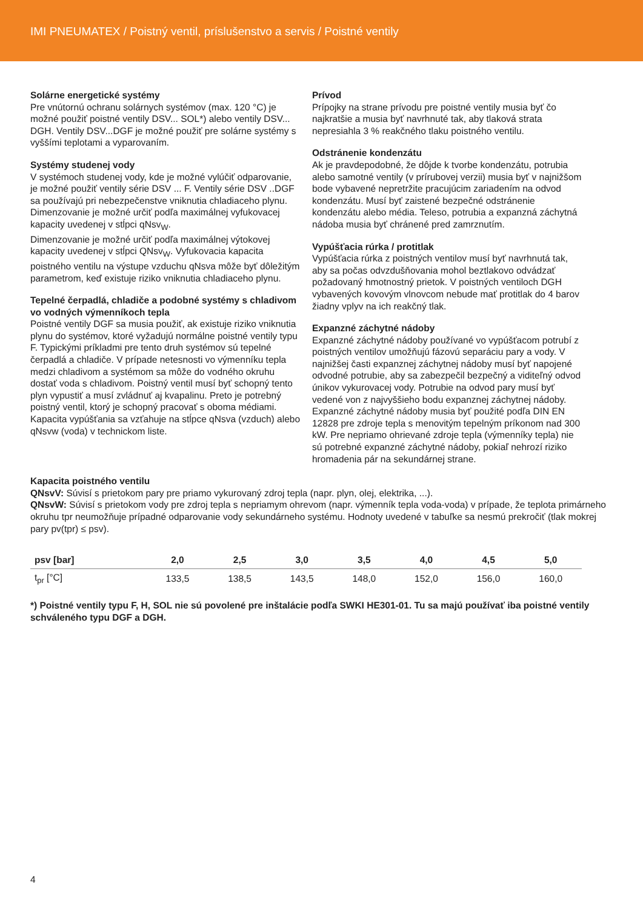IMI PNEUMATEX / Poistný ventil, príslušenstvo a servis / Poistné ventily
Solárne energetické systémy
Pre vnútornú ochranu solárnych systémov (max. 120 °C) je možné použiť poistné ventily DSV... SOL*) alebo ventily DSV... DGH. Ventily DSV...DGF je možné použiť pre solárne systémy s vyššími teplotami a vyparovaním.
Systémy studenej vody
V systémoch studenej vody, kde je možné vylúčiť odparovanie, je možné použiť ventily série DSV ... F. Ventily série DSV ..DGF sa používajú pri nebezpečenstve vniknutia chladiaceho plynu. Dimenzovanie je možné určiť podľa maximálnej vyfukovacej kapacity uvedenej v stĺpci qNsv<sub>W</sub>.
Dimenzovanie je možné určiť podľa maximálnej výtokovej kapacity uvedenej v stĺpci QNsv<sub>W</sub>. Vyfukovacia kapacita poistného ventilu na výstupe vzduchu qNsva môže byť dôležitým parametrom, keď existuje riziko vniknutia chladiaceho plynu.
Tepelné čerpadlá, chladiče a podobné systémy s chladivom vo vodných výmenníkoch tepla
Poistné ventily DGF sa musia použiť, ak existuje riziko vniknutia plynu do systémov, ktoré vyžadujú normálne poistné ventily typu F. Typickými príkladmi pre tento druh systémov sú tepelné čerpadlá a chladiče. V prípade netesnosti vo výmenníku tepla medzi chladivom a systémom sa môže do vodného okruhu dostať voda s chladivom. Poistný ventil musí byť schopný tento plyn vypustiť a musí zvládnuť aj kvapalinu. Preto je potrebný poistný ventil, ktorý je schopný pracovať s oboma médiami. Kapacita vypúšťania sa vzťahuje na stĺpce qNsva (vzduch) alebo qNsvw (voda) v technickom liste.
Prívod
Prípojky na strane prívodu pre poistné ventily musia byť čo najkratšie a musia byť navrhnuté tak, aby tlaková strata nepresiahla 3 % reakčného tlaku poistného ventilu.
Odstránenie kondenzátu
Ak je pravdepodobné, že dôjde k tvorbe kondenzátu, potrubia alebo samotné ventily (v prírubovej verzii) musia byť v najnižšom bode vybavené nepretržite pracujúcim zariadením na odvod kondenzátu. Musí byť zaistené bezpečné odstránenie kondenzátu alebo média. Teleso, potrubia a expanzná záchytná nádoba musia byť chránené pred zamrznutím.
Vypúšťacia rúrka / protitlak
Vypúšťacia rúrka z poistných ventilov musí byť navrhnutá tak, aby sa počas odvzdušňovania mohol beztlakovo odvádzať požadovaný hmotnostný prietok. V poistných ventiloch DGH vybavených kovovým vlnovcom nebude mať protitlak do 4 barov žiadny vplyv na ich reakčný tlak.
Expanzné záchytné nádoby
Expanzné záchytné nádoby používané vo vypúšťacom potrubí z poistných ventilov umožňujú fázovú separáciu pary a vody. V najnižšej časti expanznej záchytnej nádoby musí byť napojené odvodné potrubie, aby sa zabezpečil bezpečný a viditeľný odvod únikov vykurovacej vody. Potrubie na odvod pary musí byť vedené von z najvyššieho bodu expanznej záchytnej nádoby. Expanzné záchytné nádoby musia byť použité podľa DIN EN 12828 pre zdroje tepla s menovitým tepelným príkonom nad 300 kW. Pre nepriamo ohrievané zdroje tepla (výmenníky tepla) nie sú potrebné expanzné záchytné nádoby, pokiaľ nehrozí riziko hromadenia pár na sekundárnej strane.
Kapacita poistného ventilu
QNsvV: Súvisí s prietokom pary pre priamo vykurovaný zdroj tepla (napr. plyn, olej, elektrika, ...).
QNsvW: Súvisí s prietokom vody pre zdroj tepla s nepriamym ohrevom (napr. výmenník tepla voda-voda) v prípade, že teplota primárneho okruhu tpr neumožňuje prípadné odparovanie vody sekundárneho systému. Hodnoty uvedené v tabuľke sa nesmú prekročiť (tlak mokrej pary pv(tpr) ≤ psv).
| psv [bar] | 2,0 | 2,5 | 3,0 | 3,5 | 4,0 | 4,5 | 5,0 |
| --- | --- | --- | --- | --- | --- | --- | --- |
| t<sub>pr</sub> [°C] | 133,5 | 138,5 | 143,5 | 148,0 | 152,0 | 156,0 | 160,0 |
*) Poistné ventily typu F, H, SOL nie sú povolené pre inštalácie podľa SWKI HE301-01. Tu sa majú používať iba poistné ventily schváleného typu DGF a DGH.
4